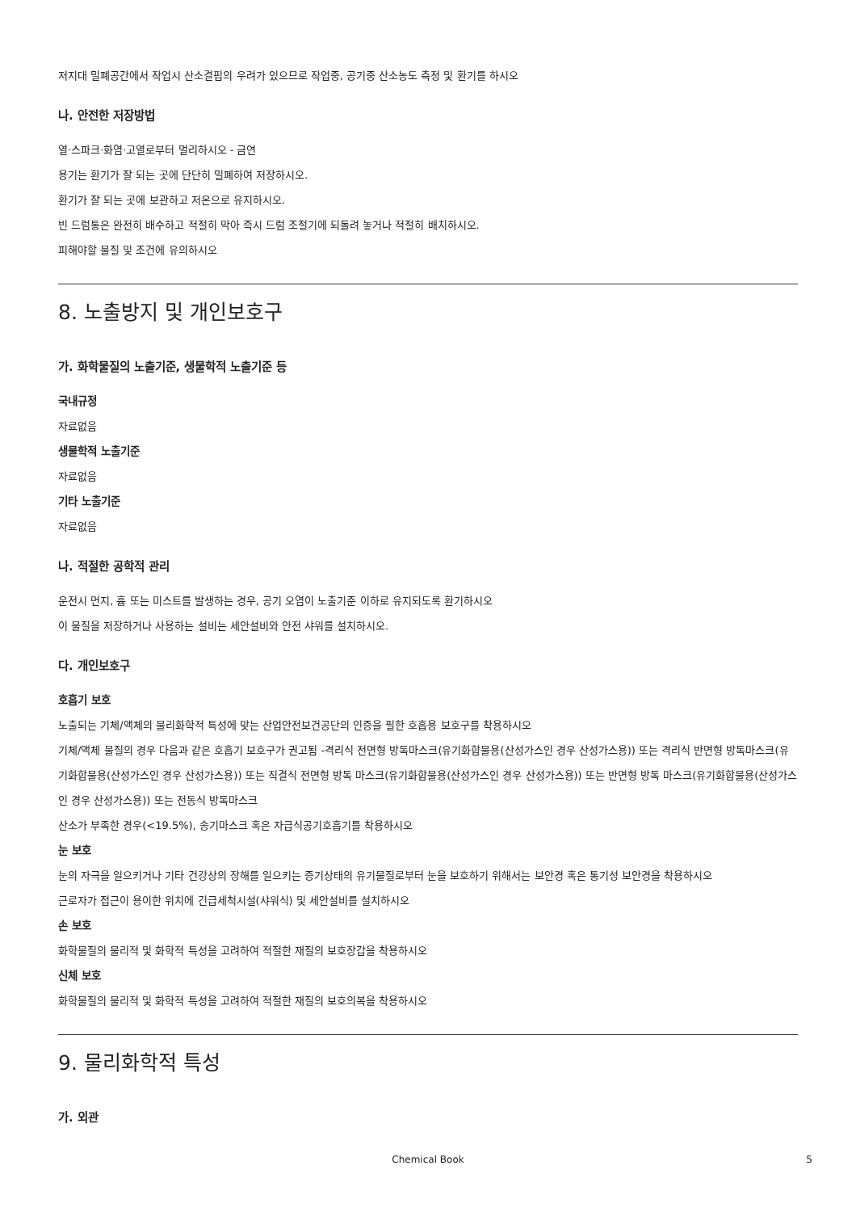저지대 밀폐공간에서 작업시 산소결핍의 우려가 있으므로 작업중, 공기중 산소농도 측정 및 환기를 하시오
나. 안전한 저장방법
열·스파크·화염·고열로부터 멀리하시오 - 금연
용기는 환기가 잘 되는 곳에 단단히 밀폐하여 저장하시오.
환기가 잘 되는 곳에 보관하고 저온으로 유지하시오.
빈 드럼통은 완전히 배수하고 적절히 막아 즉시 드럼 조절기에 되돌려 놓거나 적절히 배치하시오.
피해야할 물질 및 조건에 유의하시오
8. 노출방지 및 개인보호구
가. 화학물질의 노출기준, 생물학적 노출기준 등
국내규정
자료없음
생물학적 노출기준
자료없음
기타 노출기준
자료없음
나. 적절한 공학적 관리
운전시 먼지, 흄 또는 미스트를 발생하는 경우, 공기 오염이 노출기준 이하로 유지되도록 환기하시오
이 물질을 저장하거나 사용하는 설비는 세안설비와 안전 샤워를 설치하시오.
다. 개인보호구
호흡기 보호
노출되는 기체/액체의 물리화학적 특성에 맞는 산업안전보건공단의 인증을 필한 호흡용 보호구를 착용하시오
기체/액체 물질의 경우 다음과 같은 호흡기 보호구가 권고됨 -격리식 전면형 방독마스크(유기화합물용(산성가스인 경우 산성가스용)) 또는 격리식 반면형 방독마스크(유기화합물용(산성가스인 경우 산성가스용)) 또는 직결식 전면형 방독 마스크(유기화합물용(산성가스인 경우 산성가스용)) 또는 반면형 방독 마스크(유기화합물용(산성가스인 경우 산성가스용)) 또는 전동식 방독마스크
산소가 부족한 경우(<19.5%), 송기마스크 혹은 자급식공기호흡기를 착용하시오
눈 보호
눈의 자극을 일으키거나 기타 건강상의 장해를 일으키는 증기상태의 유기물질로부터 눈을 보호하기 위해서는 보안경 혹은 통기성 보안경을 착용하시오
근로자가 접근이 용이한 위치에 긴급세척시설(샤워식) 및 세안설비를 설치하시오
손 보호
화학물질의 물리적 및 화학적 특성을 고려하여 적절한 재질의 보호장갑을 착용하시오
신체 보호
화학물질의 물리적 및 화학적 특성을 고려하여 적절한 재질의 보호의복을 착용하시오
9. 물리화학적 특성
가. 외관
Chemical Book
5